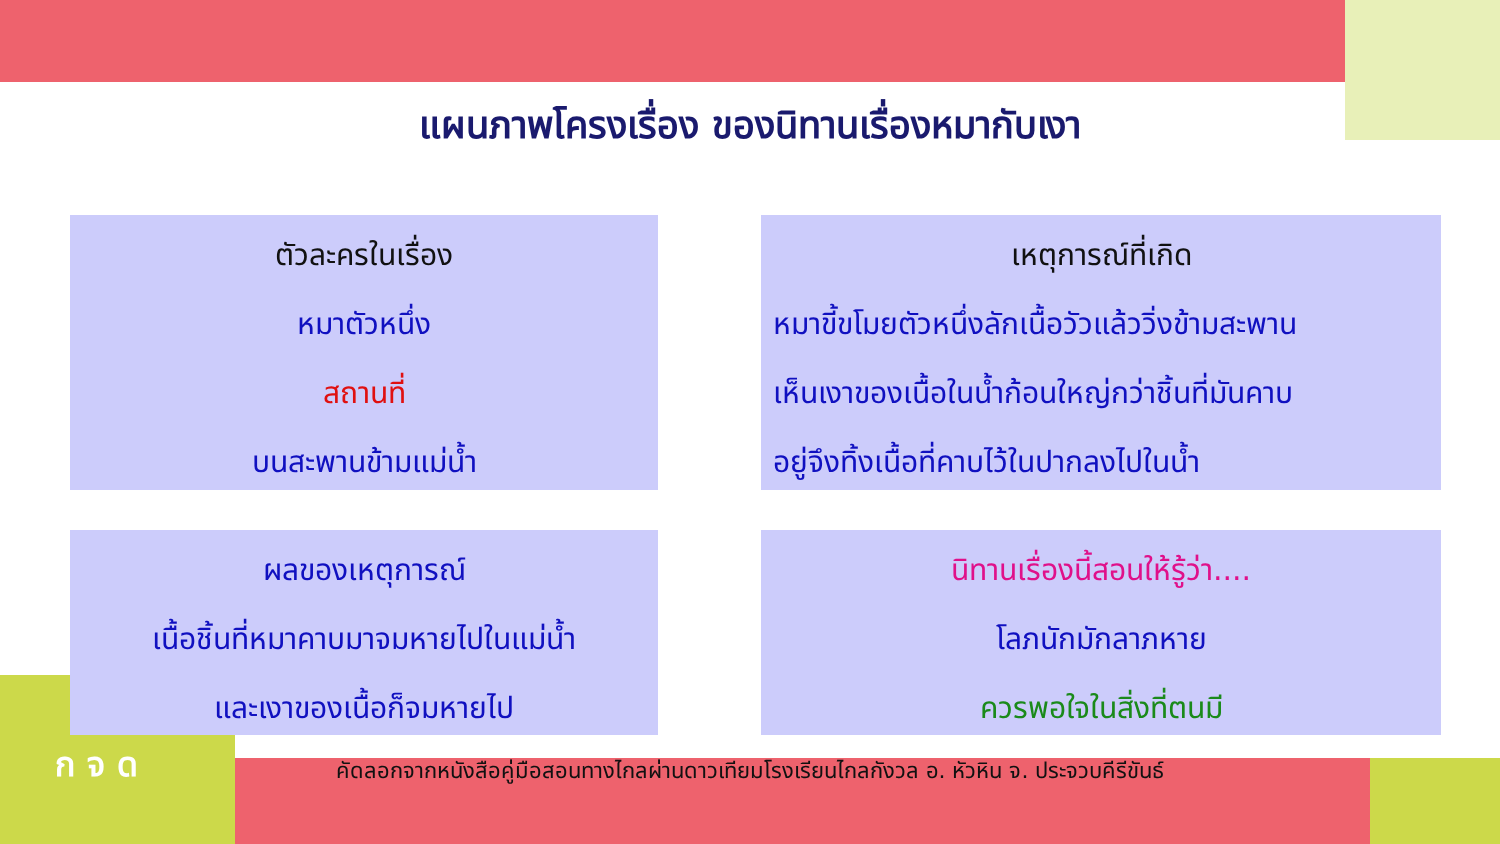แผนภาพโครงเรื่อง ของนิทานเรื่องหมากับเงา
ตัวละครในเรื่อง
หมาตัวหนึ่ง
สถานที่
บนสะพานข้ามแม่น้ำ
เหตุการณ์ที่เกิด
หมาขี้ขโมยตัวหนึ่งลักเนื้อวัวแล้ววิ่งข้ามสะพาน
เห็นเงาของเนื้อในน้ำก้อนใหญ่กว่าชิ้นที่มันคาบ
อยู่จึงทิ้งเนื้อที่คาบไว้ในปากลงไปในน้ำ
ผลของเหตุการณ์
เนื้อชิ้นที่หมาคาบมาจมหายไปในแม่น้ำ
และเงาของเนื้อก็จมหายไป
นิทานเรื่องนี้สอนให้รู้ว่า....
โลภนักมักลาภหาย
ควรพอใจในสิ่งที่ตนมี
คัดลอกจากหนังสือคู่มือสอนทางไกลผ่านดาวเทียมโรงเรียนไกลกังวล อ. หัวหิน จ. ประจวบคีรีขันธ์
ก จ ด